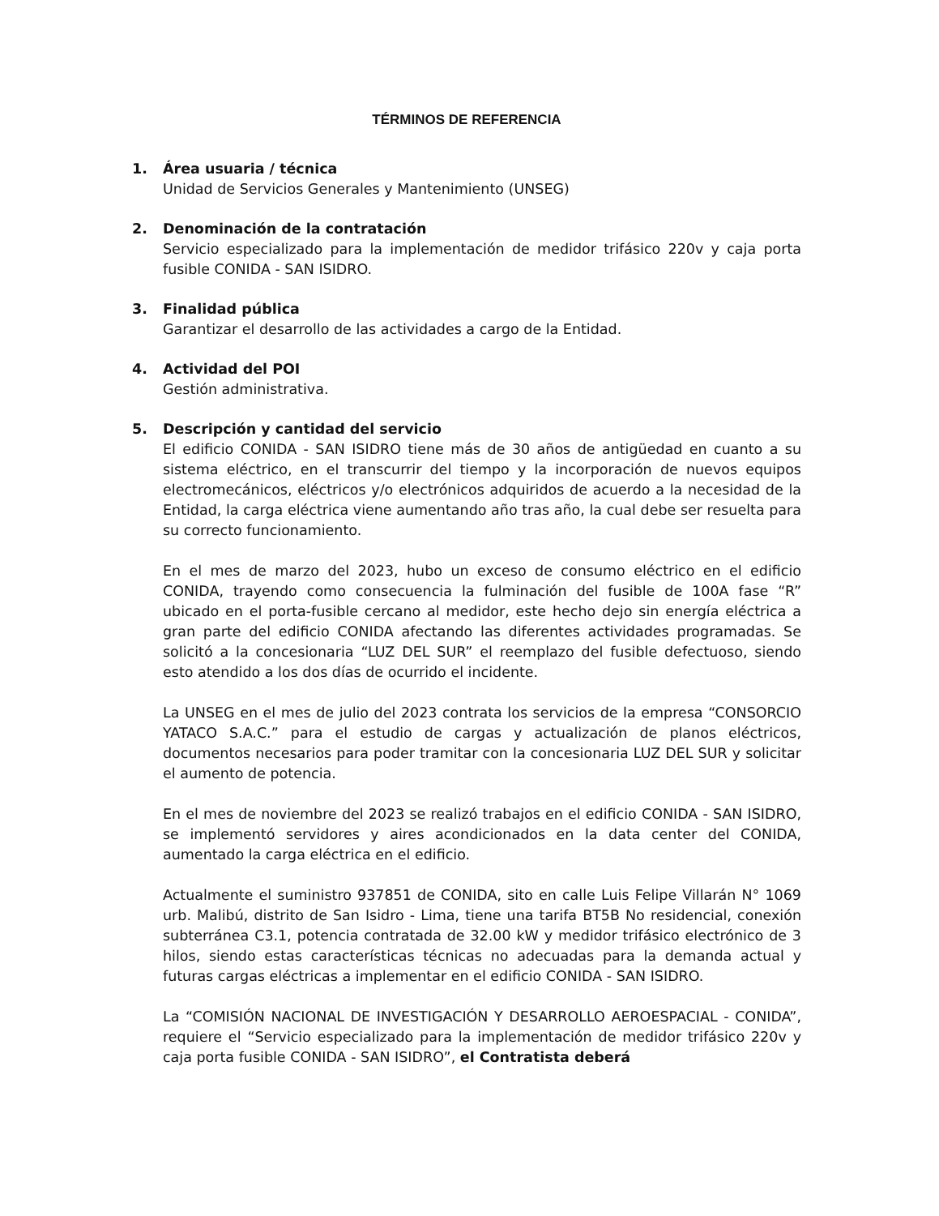TÉRMINOS DE REFERENCIA
1. Área usuaria / técnica
Unidad de Servicios Generales y Mantenimiento (UNSEG)
2. Denominación de la contratación
Servicio especializado para la implementación de medidor trifásico 220v y caja porta fusible CONIDA - SAN ISIDRO.
3. Finalidad pública
Garantizar el desarrollo de las actividades a cargo de la Entidad.
4. Actividad del POI
Gestión administrativa.
5. Descripción y cantidad del servicio
El edificio CONIDA - SAN ISIDRO tiene más de 30 años de antigüedad en cuanto a su sistema eléctrico, en el transcurrir del tiempo y la incorporación de nuevos equipos electromecánicos, eléctricos y/o electrónicos adquiridos de acuerdo a la necesidad de la Entidad, la carga eléctrica viene aumentando año tras año, la cual debe ser resuelta para su correcto funcionamiento.
En el mes de marzo del 2023, hubo un exceso de consumo eléctrico en el edificio CONIDA, trayendo como consecuencia la fulminación del fusible de 100A fase “R” ubicado en el porta-fusible cercano al medidor, este hecho dejo sin energía eléctrica a gran parte del edificio CONIDA afectando las diferentes actividades programadas. Se solicitó a la concesionaria “LUZ DEL SUR” el reemplazo del fusible defectuoso, siendo esto atendido a los dos días de ocurrido el incidente.
La UNSEG en el mes de julio del 2023 contrata los servicios de la empresa “CONSORCIO YATACO S.A.C.” para el estudio de cargas y actualización de planos eléctricos, documentos necesarios para poder tramitar con la concesionaria LUZ DEL SUR y solicitar el aumento de potencia.
En el mes de noviembre del 2023 se realizó trabajos en el edificio CONIDA - SAN ISIDRO, se implementó servidores y aires acondicionados en la data center del CONIDA, aumentado la carga eléctrica en el edificio.
Actualmente el suministro 937851 de CONIDA, sito en calle Luis Felipe Villarán N° 1069 urb. Malibú, distrito de San Isidro - Lima, tiene una tarifa BT5B No residencial, conexión subterránea C3.1, potencia contratada de 32.00 kW y medidor trifásico electrónico de 3 hilos, siendo estas características técnicas no adecuadas para la demanda actual y futuras cargas eléctricas a implementar en el edificio CONIDA - SAN ISIDRO.
La “COMISIÓN NACIONAL DE INVESTIGACIÓN Y DESARROLLO AEROESPACIAL - CONIDA”, requiere el “Servicio especializado para la implementación de medidor trifásico 220v y caja porta fusible CONIDA - SAN ISIDRO”, el Contratista deberá